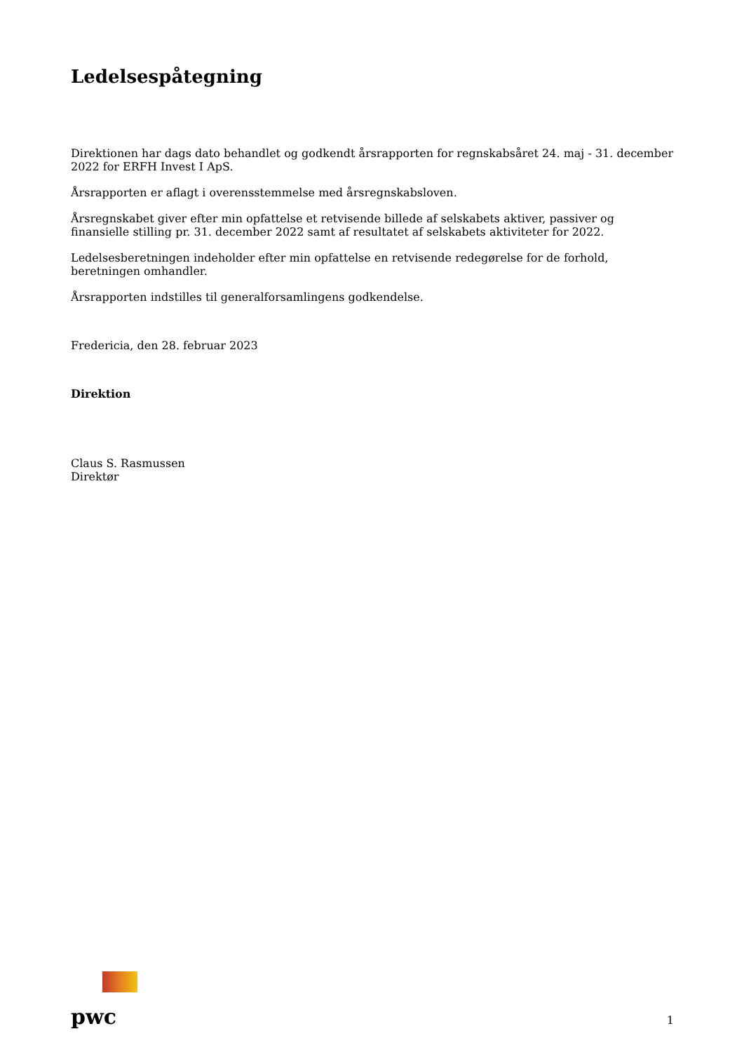Ledelsespåtegning
Direktionen har dags dato behandlet og godkendt årsrapporten for regnskabsåret 24. maj - 31. december 2022 for ERFH Invest I ApS.
Årsrapporten er aflagt i overensstemmelse med årsregnskabsloven.
Årsregnskabet giver efter min opfattelse et retvisende billede af selskabets aktiver, passiver og finansielle stilling pr. 31. december 2022 samt af resultatet af selskabets aktiviteter for 2022.
Ledelsesberetningen indeholder efter min opfattelse en retvisende redegørelse for de forhold, beretningen omhandler.
Årsrapporten indstilles til generalforsamlingens godkendelse.
Fredericia, den 28. februar 2023
Direktion
Claus S. Rasmussen
Direktør
pwc
1